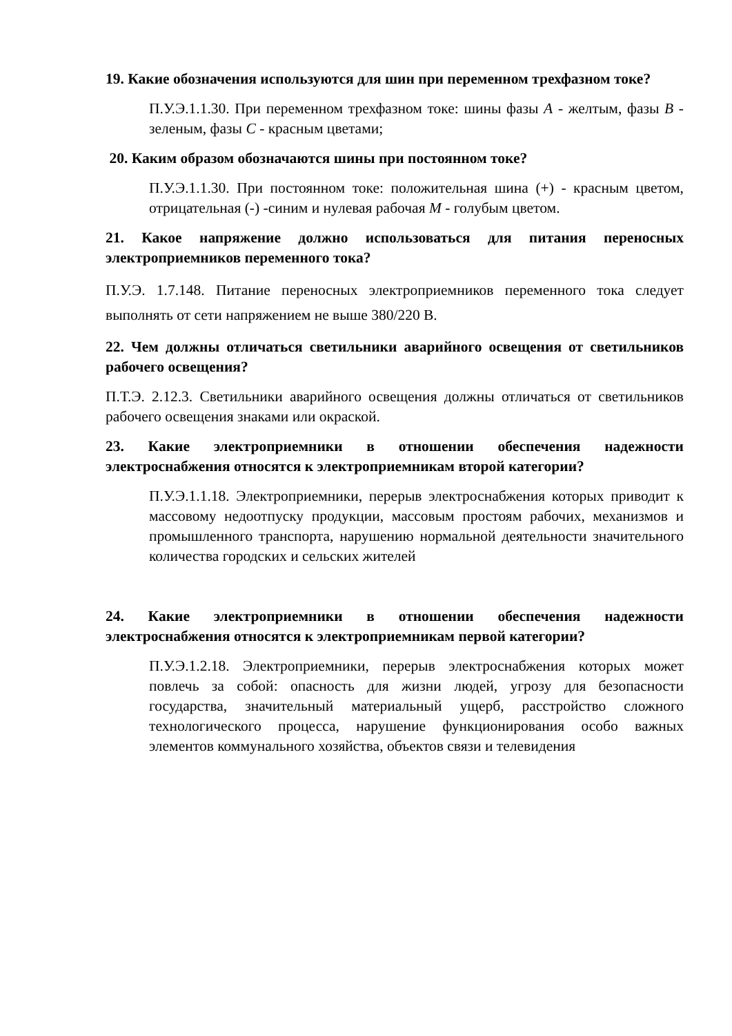19. Какие обозначения используются для шин при переменном трехфазном токе?
П.У.Э.1.1.30. При переменном трехфазном токе: шины фазы А - желтым, фазы В - зеленым, фазы С - красным цветами;
20. Каким образом обозначаются шины при постоянном токе?
П.У.Э.1.1.30. При постоянном токе: положительная шина (+) - красным цветом, отрицательная (-) -синим и нулевая рабочая М - голубым цветом.
21. Какое напряжение должно использоваться для питания переносных электроприемников переменного тока?
П.У.Э. 1.7.148. Питание переносных электроприемников переменного тока следует выполнять от сети напряжением не выше 380/220 В.
22. Чем должны отличаться светильники аварийного освещения от светильников рабочего освещения?
П.Т.Э. 2.12.3. Светильники аварийного освещения должны отличаться от светильников рабочего освещения знаками или окраской.
23. Какие электроприемники в отношении обеспечения надежности электроснабжения относятся к электроприемникам второй категории?
П.У.Э.1.1.18. Электроприемники, перерыв электроснабжения которых приводит к массовому недоотпуску продукции, массовым простоям рабочих, механизмов и промышленного транспорта, нарушению нормальной деятельности значительного количества городских и сельских жителей
24. Какие электроприемники в отношении обеспечения надежности электроснабжения относятся к электроприемникам первой категории?
П.У.Э.1.2.18. Электроприемники, перерыв электроснабжения которых может повлечь за собой: опасность для жизни людей, угрозу для безопасности государства, значительный материальный ущерб, расстройство сложного технологического процесса, нарушение функционирования особо важных элементов коммунального хозяйства, объектов связи и телевидения